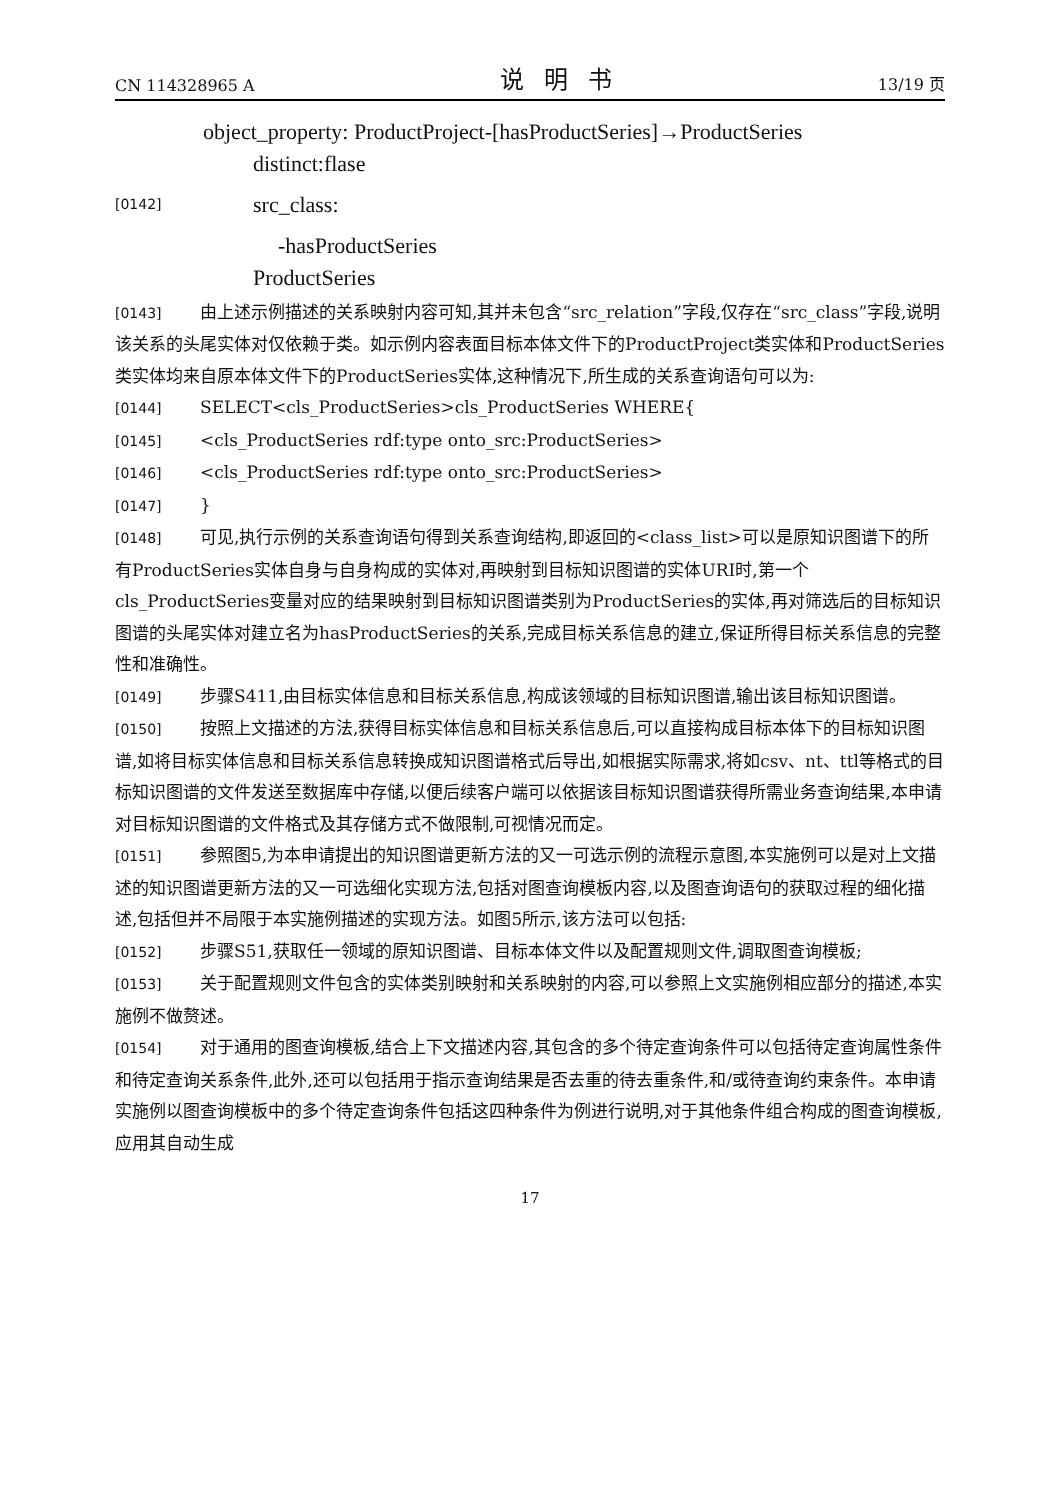CN 114328965 A 说明书 13/19 页
object_property: ProductProject-[hasProductSeries]→ProductSeries
distinct:flase
[0142] src_class:
-hasProductSeries
ProductSeries
[0143] 由上述示例描述的关系映射内容可知,其并未包含“src_relation”字段,仅存在“src_class”字段,说明该关系的头尾实体对仅依赖于类。如示例内容表面目标本体文件下的ProductProject类实体和ProductSeries类实体均来自原本体文件下的ProductSeries实体,这种情况下,所生成的关系查询语句可以为:
[0144] SELECT<cls_ProductSeries>cls_ProductSeries WHERE{
[0145] <cls_ProductSeries rdf:type onto_src:ProductSeries>
[0146] <cls_ProductSeries rdf:type onto_src:ProductSeries>
[0147] }
[0148] 可见,执行示例的关系查询语句得到关系查询结构,即返回的<class_list>可以是原知识图谱下的所有ProductSeries实体自身与自身构成的实体对,再映射到目标知识图谱的实体URI时,第一个cls_ProductSeries变量对应的结果映射到目标知识图谱类别为ProductSeries的实体,再对筛选后的目标知识图谱的头尾实体对建立名为hasProductSeries的关系,完成目标关系信息的建立,保证所得目标关系信息的完整性和准确性。
[0149] 步骤S411,由目标实体信息和目标关系信息,构成该领域的目标知识图谱,输出该目标知识图谱。
[0150] 按照上文描述的方法,获得目标实体信息和目标关系信息后,可以直接构成目标本体下的目标知识图谱,如将目标实体信息和目标关系信息转换成知识图谱格式后导出,如根据实际需求,将如csv、nt、ttl等格式的目标知识图谱的文件发送至数据库中存储,以便后续客户端可以依据该目标知识图谱获得所需业务查询结果,本申请对目标知识图谱的文件格式及其存储方式不做限制,可视情况而定。
[0151] 参照图5,为本申请提出的知识图谱更新方法的又一可选示例的流程示意图,本实施例可以是对上文描述的知识图谱更新方法的又一可选细化实现方法,包括对图查询模板内容,以及图查询语句的获取过程的细化描述,包括但并不局限于本实施例描述的实现方法。如图5所示,该方法可以包括:
[0152] 步骤S51,获取任一领域的原知识图谱、目标本体文件以及配置规则文件,调取图查询模板;
[0153] 关于配置规则文件包含的实体类别映射和关系映射的内容,可以参照上文实施例相应部分的描述,本实施例不做赘述。
[0154] 对于通用的图查询模板,结合上下文描述内容,其包含的多个待定查询条件可以包括待定查询属性条件和待定查询关系条件,此外,还可以包括用于指示查询结果是否去重的待去重条件,和/或待查询约束条件。本申请实施例以图查询模板中的多个待定查询条件包括这四种条件为例进行说明,对于其他条件组合构成的图查询模板,应用其自动生成
17